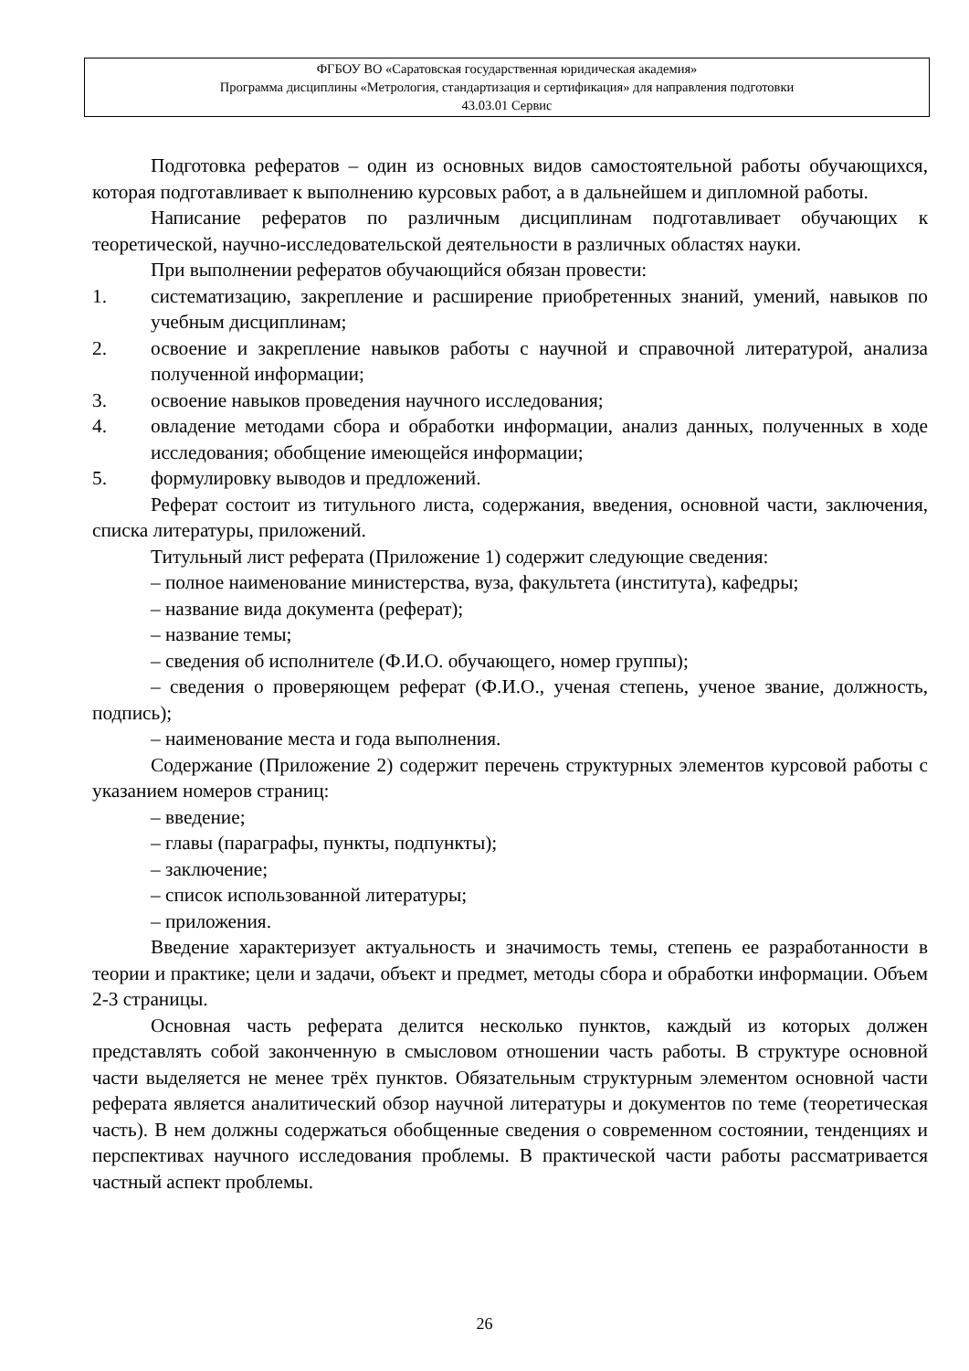ФГБОУ ВО «Саратовская государственная юридическая академия»
Программа дисциплины «Метрология, стандартизация и сертификация» для направления подготовки
43.03.01 Сервис
Подготовка рефератов – один из основных видов самостоятельной работы обучающихся, которая подготавливает к выполнению курсовых работ, а в дальнейшем и дипломной работы.
Написание рефератов по различным дисциплинам подготавливает обучающих к теоретической, научно-исследовательской деятельности в различных областях науки.
При выполнении рефератов обучающийся обязан провести:
1. систематизацию, закрепление и расширение приобретенных знаний, умений, навыков по учебным дисциплинам;
2. освоение и закрепление навыков работы с научной и справочной литературой, анализа полученной информации;
3. освоение навыков проведения научного исследования;
4. овладение методами сбора и обработки информации, анализ данных, полученных в ходе исследования; обобщение имеющейся информации;
5. формулировку выводов и предложений.
Реферат состоит из титульного листа, содержания, введения, основной части, заключения, списка литературы, приложений.
Титульный лист реферата (Приложение 1) содержит следующие сведения:
– полное наименование министерства, вуза, факультета (института), кафедры;
– название вида документа (реферат);
– название темы;
– сведения об исполнителе (Ф.И.О. обучающего, номер группы);
– сведения о проверяющем реферат (Ф.И.О., ученая степень, ученое звание, должность, подпись);
– наименование места и года выполнения.
Содержание (Приложение 2) содержит перечень структурных элементов курсовой работы с указанием номеров страниц:
– введение;
– главы (параграфы, пункты, подпункты);
– заключение;
– список использованной литературы;
– приложения.
Введение характеризует актуальность и значимость темы, степень ее разработанности в теории и практике; цели и задачи, объект и предмет, методы сбора и обработки информации. Объем 2-3 страницы.
Основная часть реферата делится несколько пунктов, каждый из которых должен представлять собой законченную в смысловом отношении часть работы. В структуре основной части выделяется не менее трёх пунктов. Обязательным структурным элементом основной части реферата является аналитический обзор научной литературы и документов по теме (теоретическая часть). В нем должны содержаться обобщенные сведения о современном состоянии, тенденциях и перспективах научного исследования проблемы. В практической части работы рассматривается частный аспект проблемы.
26